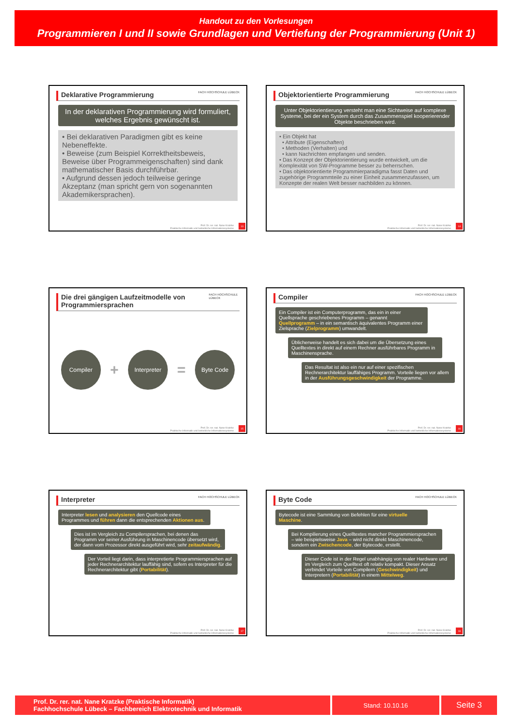Handout zu den Vorlesungen
Programmieren I und II sowie Grundlagen und Vertiefung der Programmierung (Unit 1)
Deklarative Programmierung FACH HOCHSCHULE LÜBECK
In der deklarativen Programmierung wird formuliert, welches Ergebnis gewünscht ist.
• Bei deklarativen Paradigmen gibt es keine Nebeneffekte.
• Beweise (zum Beispiel Korrektheitsbeweis, Beweise über Programmeigenschaften) sind dank mathematischer Basis durchführbar.
• Aufgrund dessen jedoch teilweise geringe Akzeptanz (man spricht gern von sogenannten Akademikersprachen).
Prof. Dr. rer. nat. Nane Kratzke
Praktische Informatik und betriebliche Informationssysteme
13
Objektorientierte Programmierung FACH HOCHSCHULE LÜBECK
Unter Objektorientierung versteht man eine Sichtweise auf komplexe Systeme, bei der ein System durch das Zusammenspiel kooperierender Objekte beschrieben wird.
• Ein Objekt hat
• Attribute (Eigenschaften)
• Methoden (Verhalten) und
• kann Nachrichten empfangen und senden.
• Das Konzept der Objektorientierung wurde entwickelt, um die Komplexität von SW-Programme besser zu beherrschen.
• Das objektorientierte Programmierparadigma fasst Daten und zugehörige Programmteile zu einer Einheit zusammenzufassen, um Konzepte der realen Welt besser nachbilden zu können.
Prof. Dr. rer. nat. Nane Kratzke
Praktische Informatik und betriebliche Informationssysteme
14
Die drei gängigen Laufzeitmodelle von Programmiersprachen FACH HOCHSCHULE LÜBECK
Compiler + Interpreter = Byte Code
Prof. Dr. rer. nat. Nane Kratzke
Praktische Informatik und betriebliche Informationssysteme
15
Compiler FACH HOCHSCHULE LÜBECK
Ein Compiler ist ein Computerprogramm, das ein in einer Quellsprache geschriebenes Programm – genannt Quellprogramm – in ein semantisch äquivalentes Programm einer Zielsprache (Zielprogramm) umwandelt.
Üblicherweise handelt es sich dabei um die Übersetzung eines Quelltextes in direkt auf einem Rechner ausführbares Programm in Maschinensprache.
Das Resultat ist also ein nur auf einer spezifischen Rechnerarchitektur lauffähiges Programm. Vorteile liegen vor allem in der Ausführungsgeschwindigkeit der Programme.
Prof. Dr. rer. nat. Nane Kratzke
Praktische Informatik und betriebliche Informationssysteme
16
Interpreter FACH HOCHSCHULE LÜBECK
Interpreter lesen und analysieren den Quellcode eines Programmes und führen dann die entsprechenden Aktionen aus.
Dies ist im Vergleich zu Compilersprachen, bei denen das Programm vor seiner Ausführung in Maschinencode übersetzt wird, der dann vom Prozessor direkt ausgeführt wird, sehr zeitaufwändig.
Der Vorteil liegt darin, dass interpretierte Programmiersprachen auf jeder Rechnerarchitektur lauffähig sind, sofern es Interpreter für die Rechnerarchitektur gibt (Portabilität).
Prof. Dr. rer. nat. Nane Kratzke
Praktische Informatik und betriebliche Informationssysteme
17
Byte Code FACH HOCHSCHULE LÜBECK
Bytecode ist eine Sammlung von Befehlen für eine virtuelle Maschine.
Bei Kompilierung eines Quelltextes mancher Programmiersprachen – wie beispielsweise Java – wird nicht direkt Maschinencode, sondern ein Zwischencode, der Bytecode, erstellt.
Dieser Code ist in der Regel unabhängig von realer Hardware und im Vergleich zum Quelltext oft relativ kompakt. Dieser Ansatz verbindet Vorteile von Compilern (Geschwindigkeit) und Interpretern (Portabilität) in einem Mittelweg.
Prof. Dr. rer. nat. Nane Kratzke
Praktische Informatik und betriebliche Informationssysteme
18
Prof. Dr. rer. nat. Nane Kratzke (Praktische Informatik)
Fachhochschule Lübeck – Fachbereich Elektrotechnik und Informatik
Stand: 10.10.16
Seite 3